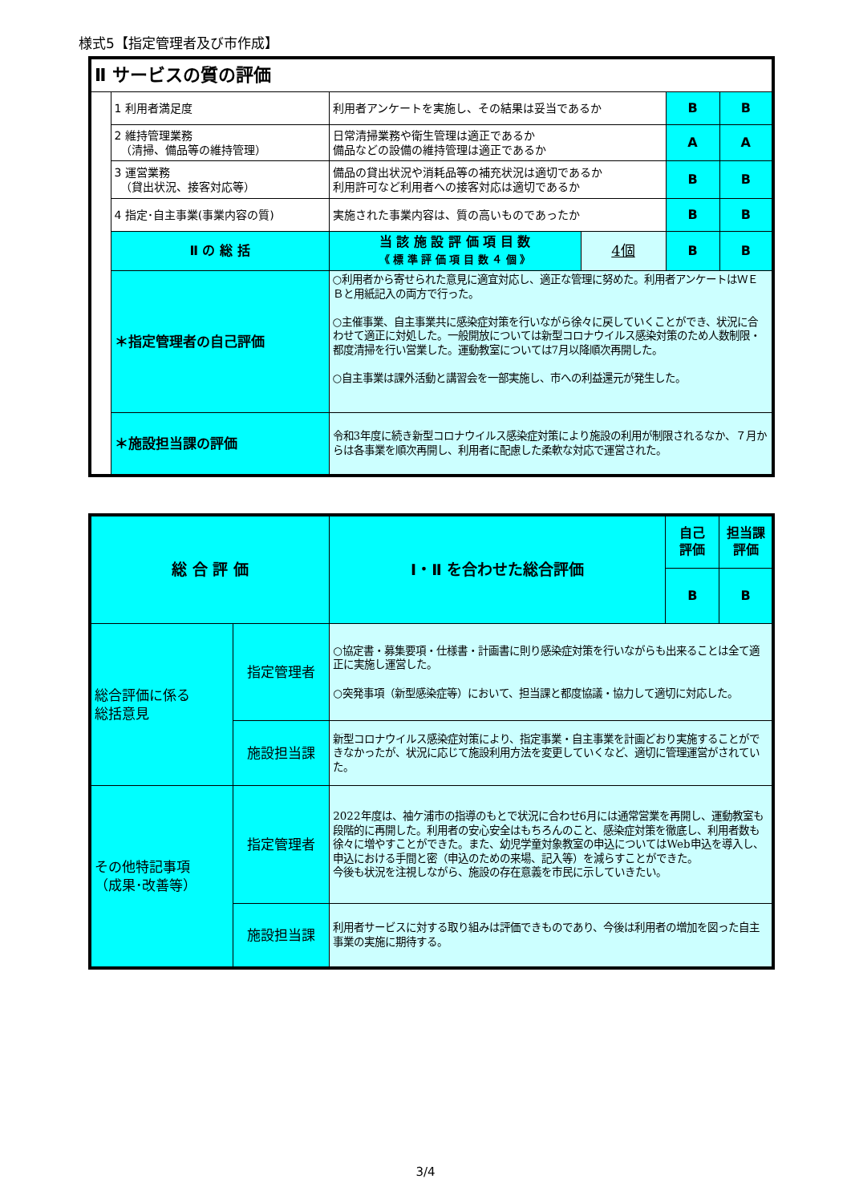様式5【指定管理者及び市作成】
| Ⅱ サービスの質の評価 | | | | | |
| | 1 利用者満足度 | 利用者アンケートを実施し、その結果は妥当であるか | | B | B |
| | 2 維持管理業務 （清掃、備品等の維持管理） | 日常清掃業務や衛生管理は適正であるか 備品などの設備の維持管理は適正であるか | | A | A |
| | 3 運営業務 （貸出状況、接客対応等） | 備品の貸出状況や消耗品等の補充状況は適切であるか 利用許可など利用者への接客対応は適切であるか | | B | B |
| | 4 指定･自主事業(事業内容の質) | 実施された事業内容は、質の高いものであったか | | B | B |
| | Ⅱ の 総 括 | 当 該 施 設 評 価 項 目 数 《 標 準 評 価 項 目 数 ４ 個 》 | 4個 | B | B |
| | ＊指定管理者の自己評価 | ○利用者から寄せられた意見に適宜対応し、適正な管理に努めた。利用者アンケートはＷＥＢと用紙記入の両方で行った。 ○主催事業、自主事業共に感染症対策を行いながら徐々に戻していくことができ、状況に合わせて適正に対処した。一般開放については新型コロナウイルス感染対策のため人数制限・都度清掃を行い営業した。運動教室については7月以降順次再開した。 ○自主事業は課外活動と講習会を一部実施し、市への利益還元が発生した。 | | | |
| | ＊施設担当課の評価 | 令和3年度に続き新型コロナウイルス感染症対策により施設の利用が制限されるなか、７月からは各事業を順次再開し、利用者に配慮した柔軟な対応で運営された。 | | | |
| 総 合 評 価 | | Ⅰ・Ⅱ を合わせた総合評価 | 自己 評価 | 担当課 評価 |
| | | | B | B |
| 総合評価に係る 総括意見 | 指定管理者 | ○協定書・募集要項・仕様書・計画書に則り感染症対策を行いながらも出来ることは全て適正に実施し運営した。 ○突発事項（新型感染症等）において、担当課と都度協議・協力して適切に対応した。 | | |
| | 施設担当課 | 新型コロナウイルス感染症対策により、指定事業・自主事業を計画どおり実施することができなかったが、状況に応じて施設利用方法を変更していくなど、適切に管理運営がされていた。 | | |
| その他特記事項 （成果･改善等） | 指定管理者 | 2022年度は、袖ケ浦市の指導のもとで状況に合わせ6月には通常営業を再開し、運動教室も段階的に再開した。利用者の安心安全はもちろんのこと、感染症対策を徹底し、利用者数も徐々に増やすことができた。また、幼児学童対象教室の申込についてはWeb申込を導入し、申込における手間と密（申込のための来場、記入等）を減らすことができた。 今後も状況を注視しながら、施設の存在意義を市民に示していきたい。 | | |
| | 施設担当課 | 利用者サービスに対する取り組みは評価できものであり、今後は利用者の増加を図った自主事業の実施に期待する。 | | |
3/4